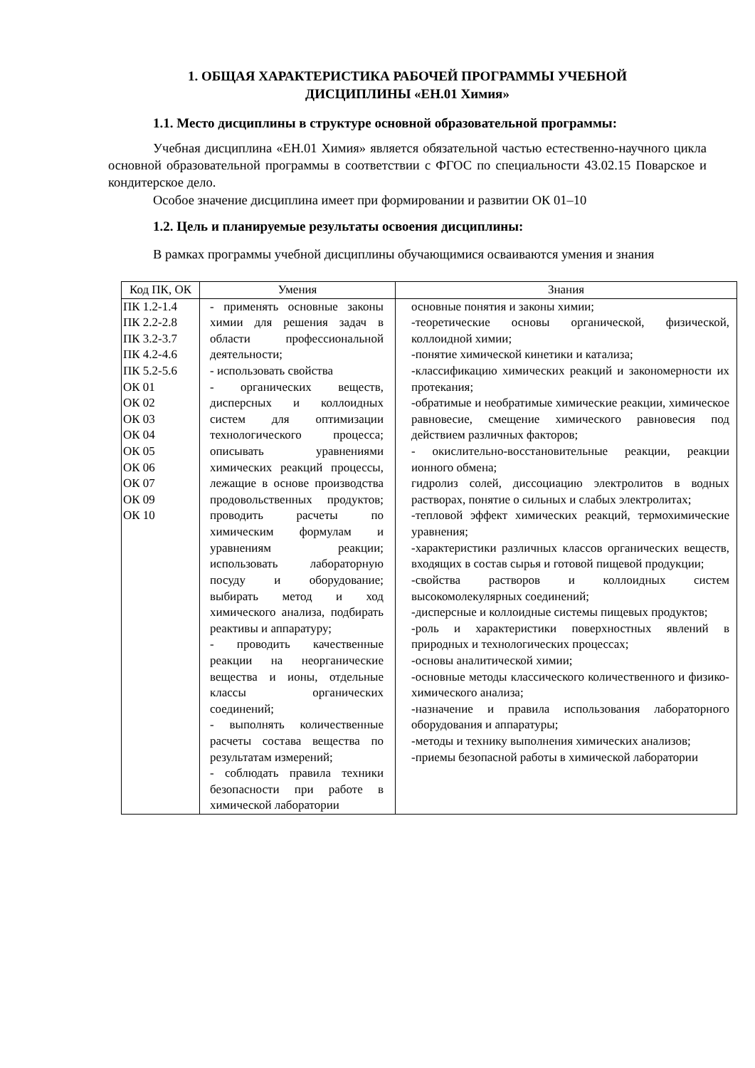1. ОБЩАЯ ХАРАКТЕРИСТИКА РАБОЧЕЙ ПРОГРАММЫ УЧЕБНОЙ
ДИСЦИПЛИНЫ «ЕН.01 Химия»
1.1. Место дисциплины в структуре основной образовательной программы:
Учебная дисциплина «ЕН.01 Химия» является обязательной частью естественно-научного цикла основной образовательной программы в соответствии с ФГОС по специальности 43.02.15 Поварское и кондитерское дело.
Особое значение дисциплина имеет при формировании и развитии ОК 01–10
1.2. Цель и планируемые результаты освоения дисциплины:
В рамках программы учебной дисциплины обучающимися осваиваются умения и знания
| Код ПК, ОК | Умения | Знания |
| --- | --- | --- |
| ПК 1.2-1.4 ПК 2.2-2.8 ПК 3.2-3.7 ПК 4.2-4.6 ПК 5.2-5.6 ОК 01 ОК 02 ОК 03 ОК 04 ОК 05 ОК 06 ОК 07 ОК 09 ОК 10 | - применять основные законы химии для решения задач в области профессиональной деятельности; - использовать свойства - органических веществ, дисперсных и коллоидных систем для оптимизации технологического процесса; описывать уравнениями химических реакций процессы, лежащие в основе производства продовольственных продуктов; проводить расчеты по химическим формулам и уравнениям реакции; использовать лабораторную посуду и оборудование; выбирать метод и ход химического анализа, подбирать реактивы и аппаратуру; - проводить качественные реакции на неорганические вещества и ионы, отдельные классы органических соединений; - выполнять количественные расчеты состава вещества по результатам измерений; - соблюдать правила техники безопасности при работе в химической лаборатории | основные понятия и законы химии; -теоретические основы органической, физической, коллоидной химии; -понятие химической кинетики и катализа; -классификацию химических реакций и закономерности их протекания; -обратимые и необратимые химические реакции, химическое равновесие, смещение химического равновесия под действием различных факторов; - окислительно-восстановительные реакции, реакции ионного обмена; гидролиз солей, диссоциацию электролитов в водных растворах, понятие о сильных и слабых электролитах; -тепловой эффект химических реакций, термохимические уравнения; -характеристики различных классов органических веществ, входящих в состав сырья и готовой пищевой продукции; -свойства растворов и коллоидных систем высокомолекулярных соединений; -дисперсные и коллоидные системы пищевых продуктов; -роль и характеристики поверхностных явлений в природных и технологических процессах; -основы аналитической химии; -основные методы классического количественного и физико-химического анализа; -назначение и правила использования лабораторного оборудования и аппаратуры; -методы и технику выполнения химических анализов; -приемы безопасной работы в химической лаборатории |